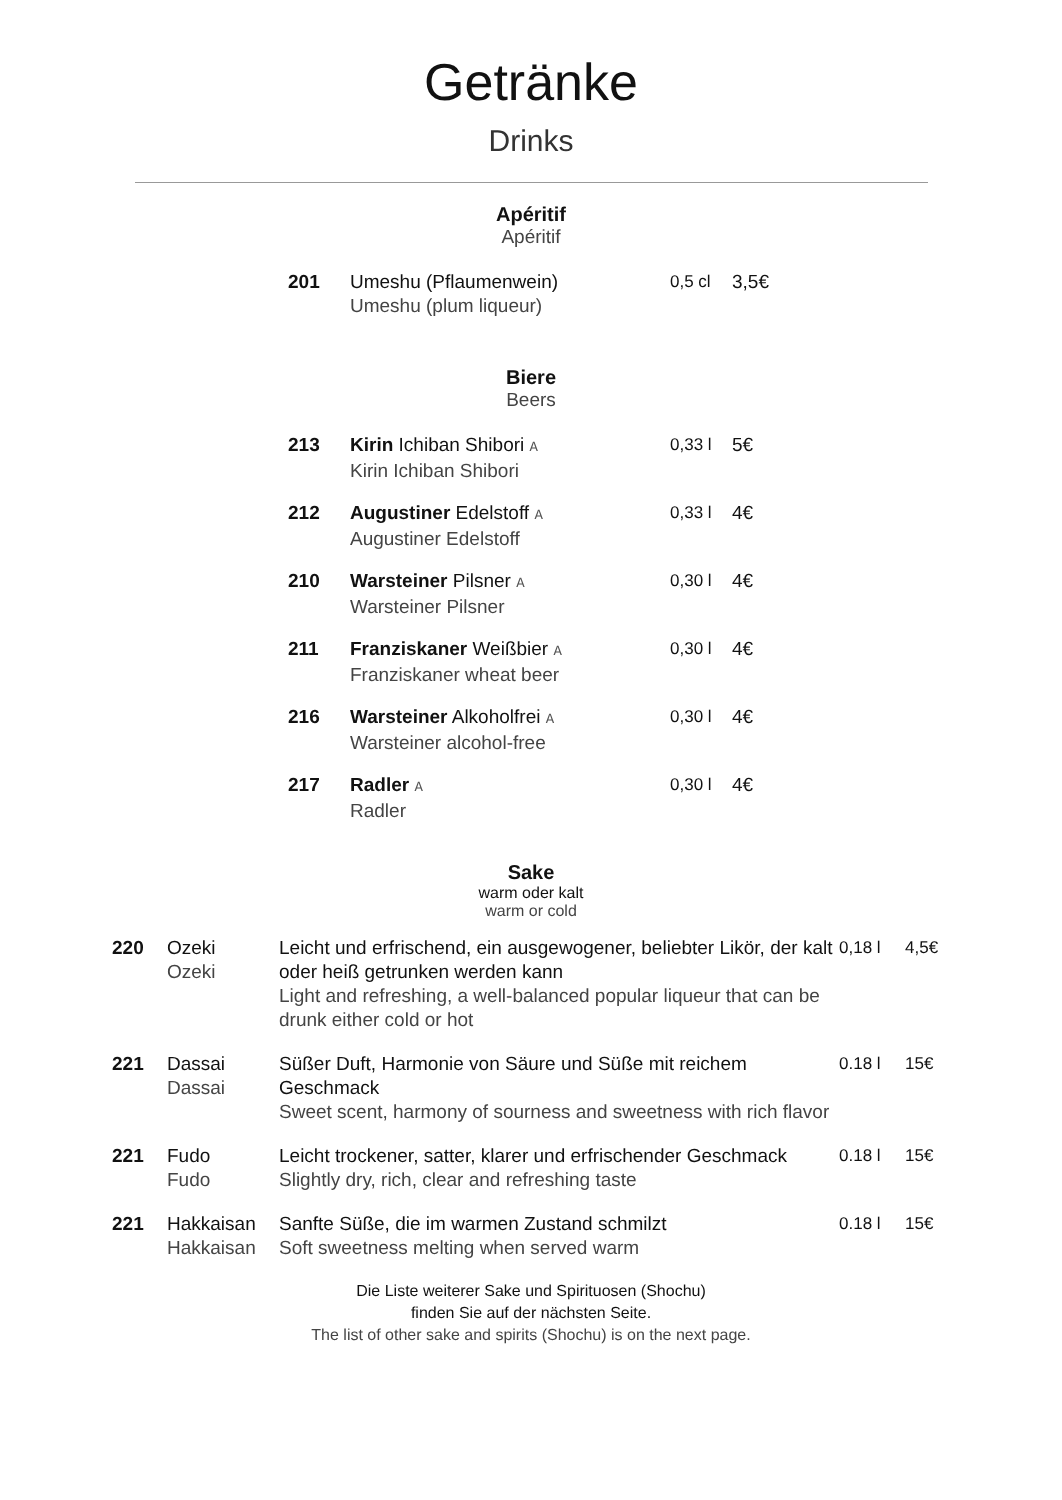Getränke
Drinks
Apéritif
Apéritif
| 201 | Umeshu (Pflaumenwein) Umeshu (plum liqueur) | 0,5 cl | 3,5€ |
Biere
Beers
| 213 | Kirin Ichiban Shibori A Kirin Ichiban Shibori | 0,33 l | 5€ |
| 212 | Augustiner Edelstoff A Augustiner Edelstoff | 0,33 l | 4€ |
| 210 | Warsteiner Pilsner A Warsteiner Pilsner | 0,30 l | 4€ |
| 211 | Franziskaner Weißbier A Franziskaner wheat beer | 0,30 l | 4€ |
| 216 | Warsteiner Alkoholfrei A Warsteiner alcohol-free | 0,30 l | 4€ |
| 217 | Radler A Radler | 0,30 l | 4€ |
Sake
warm oder kalt
warm or cold
| 220 | Ozeki Ozeki | Leicht und erfrischend, ein ausgewogener, beliebter Likör, der kalt oder heiß getrunken werden kann Light and refreshing, a well-balanced popular liqueur that can be drunk either cold or hot | 0,18 l | 4,5€ |
| 221 | Dassai Dassai | Süßer Duft, Harmonie von Säure und Süße mit reichem Geschmack Sweet scent, harmony of sourness and sweetness with rich flavor | 0.18 l | 15€ |
| 221 | Fudo Fudo | Leicht trockener, satter, klarer und erfrischender Geschmack Slightly dry, rich, clear and refreshing taste | 0.18 l | 15€ |
| 221 | Hakkaisan Hakkaisan | Sanfte Süße, die im warmen Zustand schmilzt Soft sweetness melting when served warm | 0.18 l | 15€ |
Die Liste weiterer Sake und Spirituosen (Shochu)
finden Sie auf der nächsten Seite.
The list of other sake and spirits (Shochu) is on the next page.